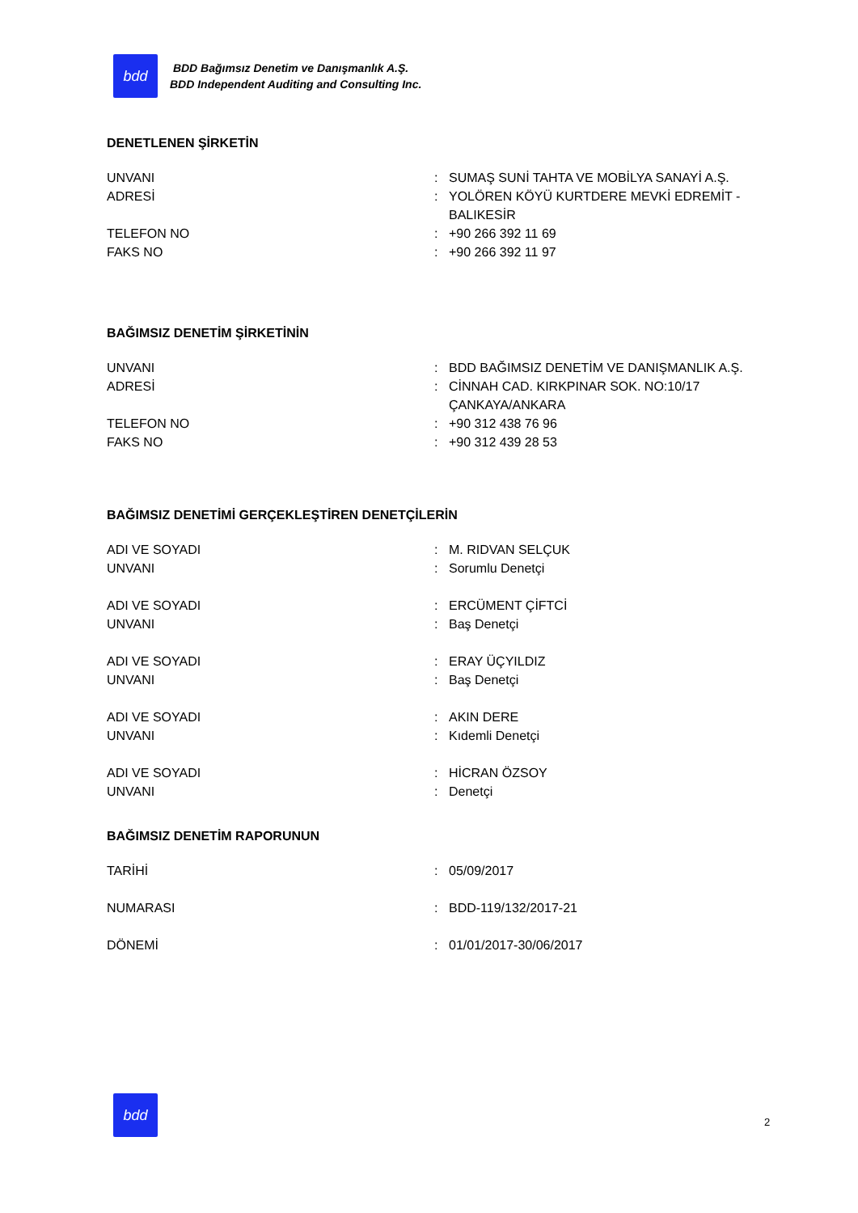bdd
BDD Bağımsız Denetim ve Danışmanlık A.Ş.
BDD Independent Auditing and Consulting Inc.
DENETLENEN ŞİRKETİN
| UNVANI | : | SUMAŞ SUNİ TAHTA VE MOBİLYA SANAYİ A.Ş. |
| ADRESİ | : | YOLÖREN KÖYÜ KURTDERE MEVKİ EDREMİT -BALIKESİR |
| TELEFON NO | : | +90 266 392 11 69 |
| FAKS NO | : | +90 266 392 11 97 |
BAĞIMSIZ DENETİM ŞİRKETİNİN
| UNVANI | : | BDD BAĞIMSIZ DENETİM VE DANIŞMANLIK A.Ş. |
| ADRESİ | : | CİNNAH CAD. KIRKPINAR SOK. NO:10/17 ÇANKAYA/ANKARA |
| TELEFON NO | : | +90 312 438 76 96 |
| FAKS NO | : | +90 312 439 28 53 |
BAĞIMSIZ DENETİMİ GERÇEKLEŞTİREN DENETÇİLERİN
| ADI VE SOYADI | : | M. RIDVAN SELÇUK |
| UNVANI | : | Sorumlu Denetçi |
| ADI VE SOYADI | : | ERCÜMENT ÇİFTCİ |
| UNVANI | : | Baş Denetçi |
| ADI VE SOYADI | : | ERAY ÜÇYILDIZ |
| UNVANI | : | Baş Denetçi |
| ADI VE SOYADI | : | AKIN DERE |
| UNVANI | : | Kıdemli Denetçi |
| ADI VE SOYADI | : | HİCRAN ÖZSOY |
| UNVANI | : | Denetçi |
BAĞIMSIZ DENETİM RAPORUNUN
| TARİHİ | : | 05/09/2017 |
| NUMARASI | : | BDD-119/132/2017-21 |
| DÖNEMİ | : | 01/01/2017-30/06/2017 |
bdd
2